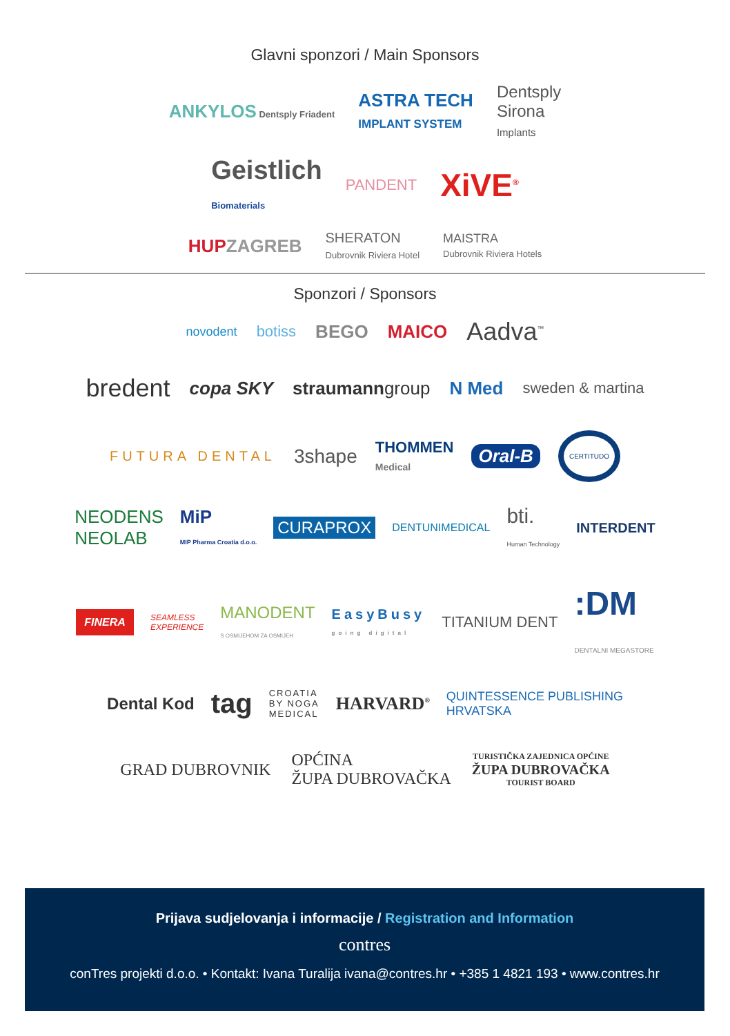Glavni sponzori / Main Sponsors
ANKYLOS Dentsply Friadent ASTRA TECH
IMPLANT SYSTEM Dentsply
Sirona
Implants
Geistlich
Biomaterials PANDENT XiVE<sup>®</sup>
HUPZAGREB SHERATON
Dubrovnik Riviera Hotel MAISTRA
Dubrovnik Riviera Hotels
Sponzori / Sponsors
novodent botiss BEGO MAICO Aadva<sup>™</sup>
bredent copa SKY straumanngroup N Med sweden & martina
FUTURA DENTAL 3shape THOMMEN
Medical Oral-B CERTITUDO
NEODENS
NEOLAB MiP
MIP Pharma Croatia d.o.o. CURAPROX DENTUNIMEDICAL bti.
Human Technology INTERDENT
FINERA SEAMLESS
EXPERIENCE MANODENT
S OSMIJEHOM ZA OSMIJEH EasyBusy
going digital TITANIUM DENT :DM
DENTALNI MEGASTORE
Dental Kod tag CROATIA
BY NOGA
MEDICAL HARVARD<sup>®</sup> QUINTESSENCE PUBLISHING
HRVATSKA
GRAD DUBROVNIK OPĆINA
ŽUPA DUBROVAČKA TURISTIČKA ZAJEDNICA OPĆINE
ŽUPA DUBROVAČKA
TOURIST BOARD
Prijava sudjelovanja i informacije / Registration and Information
contres
conTres projekti d.o.o. • Kontakt: Ivana Turalija ivana@contres.hr • +385 1 4821 193 • www.contres.hr